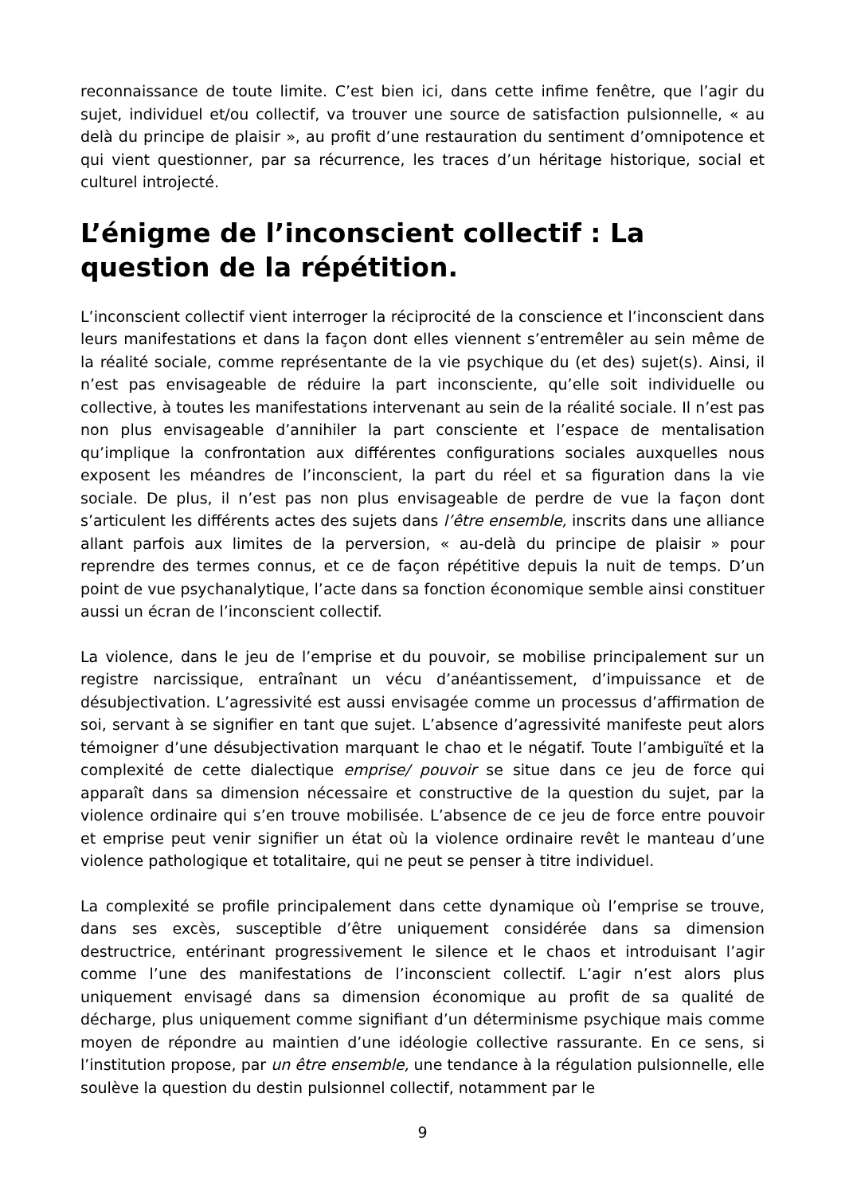reconnaissance de toute limite. C’est bien ici, dans cette infime fenêtre, que l’agir du sujet, individuel et/ou collectif, va trouver une source de satisfaction pulsionnelle, « au delà du principe de plaisir », au profit d’une restauration du sentiment d’omnipotence et qui vient questionner, par sa récurrence, les traces d’un héritage historique, social et culturel introjecté.
L’énigme de l’inconscient collectif : La question de la répétition.
L’inconscient collectif vient interroger la réciprocité de la conscience et l’inconscient dans leurs manifestations et dans la façon dont elles viennent s’entremêler au sein même de la réalité sociale, comme représentante de la vie psychique du (et des) sujet(s). Ainsi, il n’est pas envisageable de réduire la part inconsciente, qu’elle soit individuelle ou collective, à toutes les manifestations intervenant au sein de la réalité sociale. Il n’est pas non plus envisageable d’annihiler la part consciente et l’espace de mentalisation qu’implique la confrontation aux différentes configurations sociales auxquelles nous exposent les méandres de l’inconscient, la part du réel et sa figuration dans la vie sociale. De plus, il n’est pas non plus envisageable de perdre de vue la façon dont s’articulent les différents actes des sujets dans l’être ensemble, inscrits dans une alliance allant parfois aux limites de la perversion, « au-delà du principe de plaisir » pour reprendre des termes connus, et ce de façon répétitive depuis la nuit de temps. D’un point de vue psychanalytique, l’acte dans sa fonction économique semble ainsi constituer aussi un écran de l’inconscient collectif.
La violence, dans le jeu de l’emprise et du pouvoir, se mobilise principalement sur un registre narcissique, entraînant un vécu d’anéantissement, d’impuissance et de désubjectivation. L’agressivité est aussi envisagée comme un processus d’affirmation de soi, servant à se signifier en tant que sujet. L’absence d’agressivité manifeste peut alors témoigner d’une désubjectivation marquant le chao et le négatif. Toute l’ambiguïté et la complexité de cette dialectique emprise/ pouvoir se situe dans ce jeu de force qui apparaît dans sa dimension nécessaire et constructive de la question du sujet, par la violence ordinaire qui s’en trouve mobilisée. L’absence de ce jeu de force entre pouvoir et emprise peut venir signifier un état où la violence ordinaire revêt le manteau d’une violence pathologique et totalitaire, qui ne peut se penser à titre individuel.
La complexité se profile principalement dans cette dynamique où l’emprise se trouve, dans ses excès, susceptible d’être uniquement considérée dans sa dimension destructrice, entérinant progressivement le silence et le chaos et introduisant l’agir comme l’une des manifestations de l’inconscient collectif. L’agir n’est alors plus uniquement envisagé dans sa dimension économique au profit de sa qualité de décharge, plus uniquement comme signifiant d’un déterminisme psychique mais comme moyen de répondre au maintien d’une idéologie collective rassurante. En ce sens, si l’institution propose, par un être ensemble, une tendance à la régulation pulsionnelle, elle soulève la question du destin pulsionnel collectif, notamment par le
9